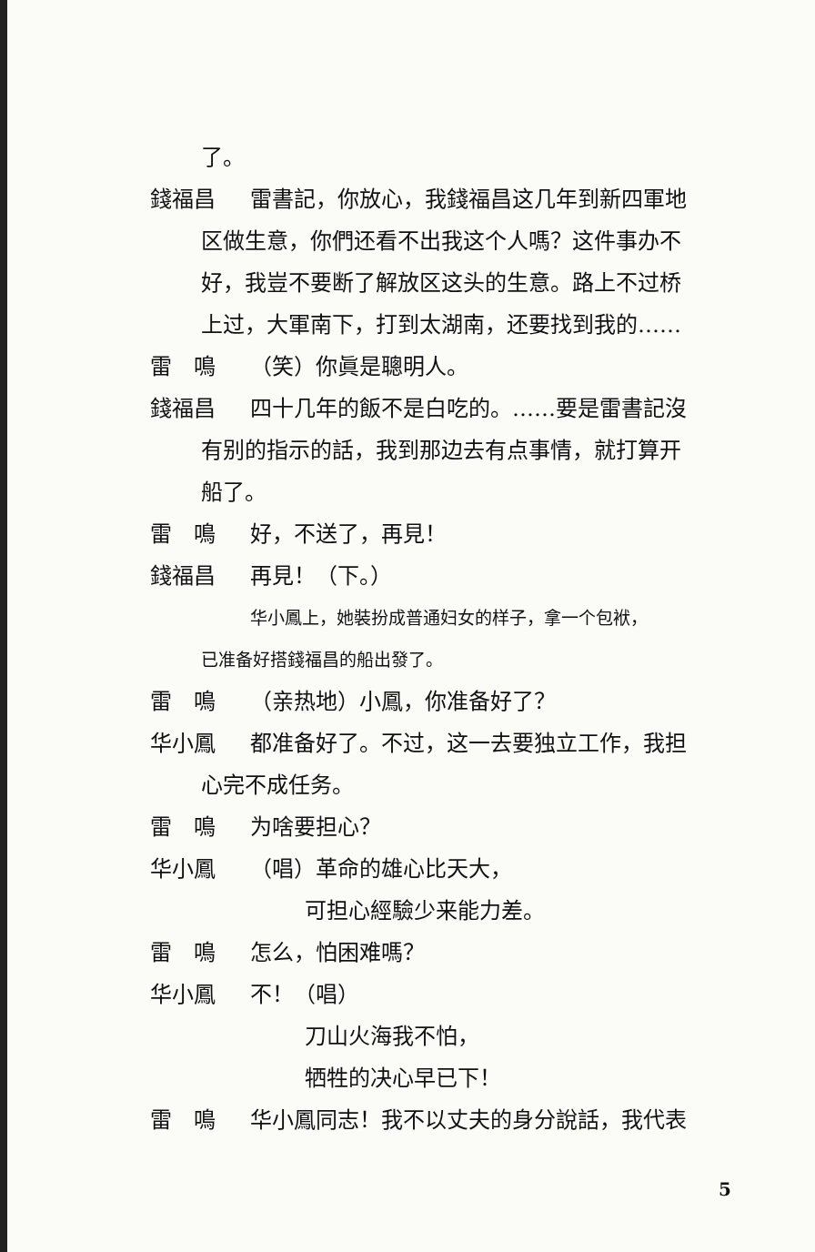了。
錢福昌 雷書記，你放心，我錢福昌这几年到新四軍地
区做生意，你們还看不出我这个人嗎？这件事办不
好，我豈不要断了解放区这头的生意。路上不过桥
上过，大軍南下，打到太湖南，还要找到我的……
雷　鳴 （笑）你眞是聰明人。
錢福昌 四十几年的飯不是白吃的。……要是雷書記沒
有别的指示的話，我到那边去有点事情，就打算开
船了。
雷　鳴 好，不送了，再見！
錢福昌 再見！（下。）
华小鳳上，她裝扮成普通妇女的样子，拿一个包袱，
已准备好搭錢福昌的船出發了。
雷　鳴 （亲热地）小鳳，你准备好了？
华小鳳 都准备好了。不过，这一去要独立工作，我担
心完不成任务。
雷　鳴 为啥要担心？
华小鳳 （唱）革命的雄心比天大，
可担心經驗少来能力差。
雷　鳴 怎么，怕困难嗎？
华小鳳 不！（唱）
刀山火海我不怕，
牺牲的决心早已下！
雷　鳴 华小鳳同志！我不以丈夫的身分說話，我代表
5